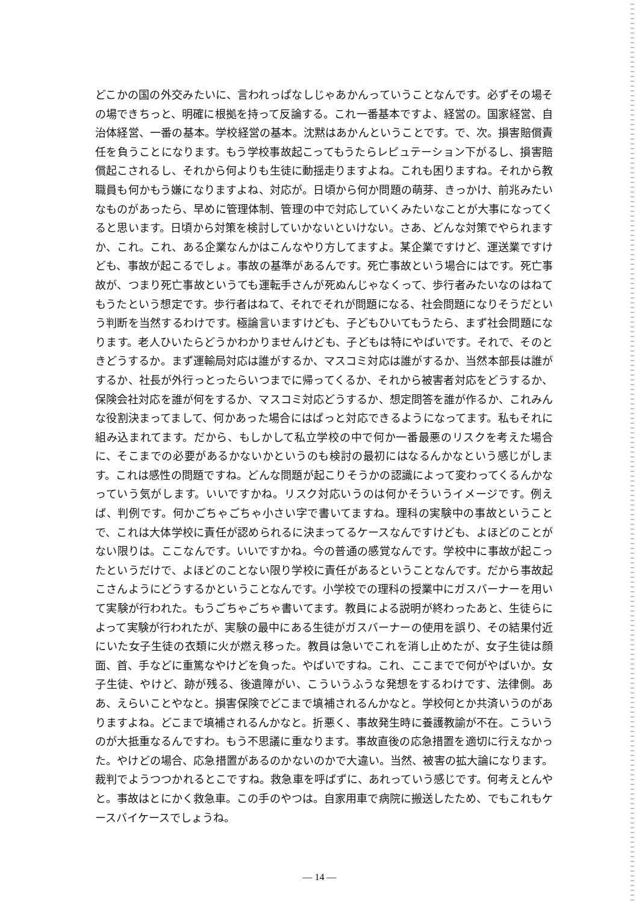どこかの国の外交みたいに、言われっぱなしじゃあかんっていうことなんです。必ずその場その場できちっと、明確に根拠を持って反論する。これ一番基本ですよ、経営の。国家経営、自治体経営、一番の基本。学校経営の基本。沈黙はあかんということです。で、次。損害賠償責任を負うことになります。もう学校事故起こってもうたらレピュテーション下がるし、損害賠償起こされるし、それから何よりも生徒に動揺走りますよね。これも困りますね。それから教職員も何かもう嫌になりますよね、対応が。日頃から何か問題の萌芽、きっかけ、前兆みたいなものがあったら、早めに管理体制、管理の中で対応していくみたいなことが大事になってくると思います。日頃から対策を検討していかないといけない。さあ、どんな対策でやられますか、これ。これ、ある企業なんかはこんなやり方してますよ。某企業ですけど、運送業ですけども、事故が起こるでしょ。事故の基準があるんです。死亡事故という場合にはです。死亡事故が、つまり死亡事故というても運転手さんが死ぬんじゃなくって、歩行者みたいなのはねてもうたという想定です。歩行者はねて、それでそれが問題になる、社会問題になりそうだという判断を当然するわけです。極論言いますけども、子どもひいてもうたら、まず社会問題になります。老人ひいたらどうかわかりませんけども、子どもは特にやばいです。それで、そのときどうするか。まず運輸局対応は誰がするか、マスコミ対応は誰がするか、当然本部長は誰がするか、社長が外行っとったらいつまでに帰ってくるか、それから被害者対応をどうするか、保険会社対応を誰が何をするか、マスコミ対応どうするか、想定問答を誰が作るか、これみんな役割決まってまして、何かあった場合にはぱっと対応できるようになってます。私もそれに組み込まれてます。だから、もしかして私立学校の中で何か一番最悪のリスクを考えた場合に、そこまでの必要があるかないかというのも検討の最初にはなるんかなという感じがします。これは感性の問題ですね。どんな問題が起こりそうかの認識によって変わってくるんかなっていう気がします。いいですかね。リスク対応いうのは何かそういうイメージです。例えば、判例です。何かごちゃごちゃ小さい字で書いてますね。理科の実験中の事故ということで、これは大体学校に責任が認められるに決まってるケースなんですけども、よほどのことがない限りは。ここなんです。いいですかね。今の普通の感覚なんです。学校中に事故が起こったというだけで、よほどのことない限り学校に責任があるということなんです。だから事故起こさんようにどうするかということなんです。小学校での理科の授業中にガスバーナーを用いて実験が行われた。もうごちゃごちゃ書いてます。教員による説明が終わったあと、生徒らによって実験が行われたが、実験の最中にある生徒がガスバーナーの使用を誤り、その結果付近にいた女子生徒の衣類に火が燃え移った。教員は急いでこれを消し止めたが、女子生徒は顔面、首、手などに重篤なやけどを負った。やばいですね。これ、ここまでで何がやばいか。女子生徒、やけど、跡が残る、後遺障がい、こういうふうな発想をするわけです、法律側。ああ、えらいことやなと。損害保険でどこまで填補されるんかなと。学校何とか共済いうのがありますよね。どこまで填補されるんかなと。折悪く、事故発生時に養護教諭が不在。こういうのが大抵重なるんですわ。もう不思議に重なります。事故直後の応急措置を適切に行えなかった。やけどの場合、応急措置があるのかないのかで大違い。当然、被害の拡大論になります。裁判でようつつかれるとこですね。救急車を呼ばずに、あれっていう感じです。何考えとんやと。事故はとにかく救急車。この手のやつは。自家用車で病院に搬送したため、でもこれもケースバイケースでしょうね。
— 14 —